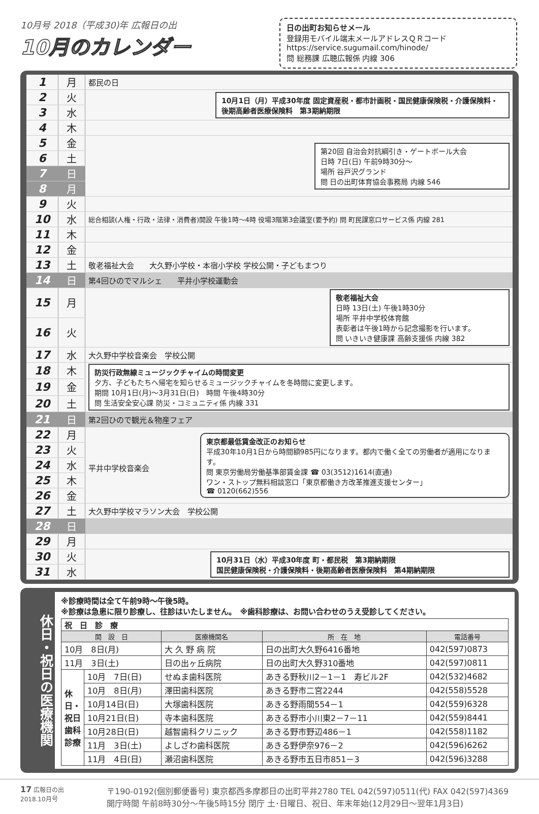10月号 2018（平成30)年 広報日の出
10月のカレンダー
日の出町お知らせメール
登録用モバイル端末メールアドレスＱＲコード
https://service.sugumail.com/hinode/
問 総務課 広聴広報係 内線 306
| 1 | 月 | 都民の日 |
| 2 | 火 | 10月1日（月）平成30年度 固定資産税・都市計画税・国民健康保険税・介護保険料・後期高齢者医療保険料 第3期納期限 |
| 3 | 水 | |
| 4 | 木 | |
| 5 | 金 | 第20回 自治会対抗綱引き・ゲートボール大会 日時 7日(日) 午前9時30分～ 場所 谷戸沢グランド 問 日の出町体育協会事務局 内線 546 |
| 6 | 土 | |
| 7 | 日 | |
| 8 | 月 | |
| 9 | 火 | |
| 10 | 水 | 総合相談(人権・行政・法律・消費者)開設 午後1時～4時 役場3階第3会議室(要予約) 問 町民課窓口サービス係 内線 281 |
| 11 | 木 | |
| 12 | 金 | |
| 13 | 土 | 敬老福祉大会 大久野小学校・本宿小学校 学校公開・子どもまつり |
| 14 | 日 | 第4回ひのでマルシェ 平井小学校運動会 |
| 15 | 月 | 敬老福祉大会 日時 13日(土) 午後1時30分 場所 平井中学校体育館 表彰者は午後1時から記念撮影を行います。 問 いきいき健康課 高齢支援係 内線 382 |
| 16 | 火 | |
| 17 | 水 | 大久野中学校音楽会 学校公開 |
| 18 | 木 | 防災行政無線ミュージックチャイムの時間変更 夕方、子どもたちへ帰宅を知らせるミュージックチャイムを冬時間に変更します。 期間 10月1日(月)～3月31日(日) 時間 午後4時30分 問 生活安全安心課 防災・コミュニティ係 内線 331 |
| 19 | 金 | |
| 20 | 土 | |
| 21 | 日 | 第2回ひので観光＆物産フェア |
| 22 | 月 | 平井中学校音楽会 東京都最低賃金改正のお知らせ 平成30年10月1日から時間額985円になります。都内で働く全ての労働者が適用になります。 問 東京労働局労働基準部賃金課 ☎ 03(3512)1614(直通) ワン・ストップ無料相談窓口「東京都働き方改革推進支援センター」 ☎ 0120(662)556 |
| 23 | 火 | |
| 24 | 水 | |
| 25 | 木 | |
| 26 | 金 | |
| 27 | 土 | 大久野中学校マラソン大会 学校公開 |
| 28 | 日 | |
| 29 | 月 | |
| 30 | 火 | 10月31日（水）平成30年度 町・都民税 第3期納期限 国民健康保険税・介護保険料・後期高齢者医療保険料 第4期納期限 |
| 31 | 水 | |
休日・祝日の医療機関
※診療時間は全て午前9時～午後5時。
※診療は急患に限り診療し、往診はいたしません。　※歯科診療は、お問い合わせのうえ受診してください。
| 祝 日 診 療 | | | | |
| --- | --- | --- | --- | --- |
| 開 設 日 | | 医療機関名 | 所 在 地 | 電話番号 |
| 10月 8日(月) | | 大 久 野 病 院 | 日の出町大久野6416番地 | 042(597)0873 |
| 11月 3日(土) | | 日の出ヶ丘病院 | 日の出町大久野310番地 | 042(597)0811 |
| 休日・祝日歯科診療 | 10月 7日(日) | せぬま歯科医院 | あきる野秋川2－1－1 寿ビル2F | 042(532)4682 |
| | 10月 8日(月) | 澤田歯科医院 | あきる野市二宮2244 | 042(558)5528 |
| | 10月14日(日) | 大塚歯科医院 | あきる野雨間554－1 | 042(559)6328 |
| | 10月21日(日) | 寺本歯科医院 | あきる野市小川東2－7－11 | 042(559)8441 |
| | 10月28日(日) | 越智歯科クリニック | あきる野市野辺486－1 | 042(558)1182 |
| | 11月 3日(土) | よしざわ歯科医院 | あきる野伊奈976－2 | 042(596)6262 |
| | 11月 4日(日) | 瀬沼歯科医院 | あきる野市五日市851－3 | 042(596)3288 |
17 広報日の出
2018.10月号
〒190-0192(個別郵便番号) 東京都西多摩郡日の出町平井2780 TEL 042(597)0511(代) FAX 042(597)4369
開庁時間 午前8時30分～午後5時15分 閉庁 土･日曜日、祝日、年末年始(12月29日～翌年1月3日)